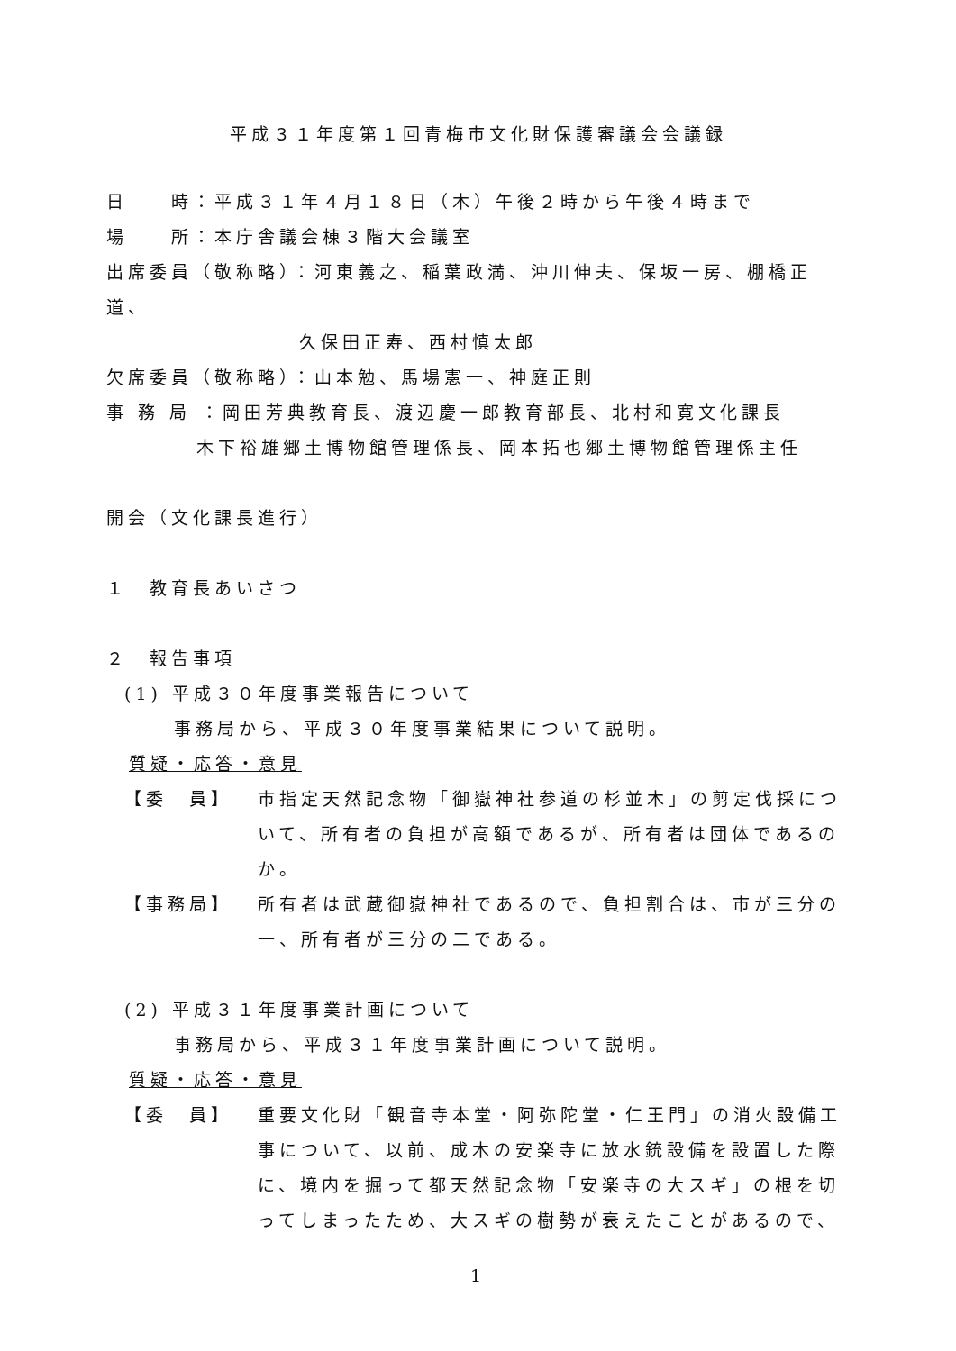平成３１年度第１回青梅市文化財保護審議会会議録
日　　時：平成３１年４月１８日（木）午後２時から午後４時まで
場　　所：本庁舎議会棟３階大会議室
出席委員（敬称略）：河東義之、稲葉政満、沖川伸夫、保坂一房、棚橋正道、
久保田正寿、西村慎太郎
欠席委員（敬称略）：山本勉、馬場憲一、神庭正則
事 務 局 ：岡田芳典教育長、渡辺慶一郎教育部長、北村和寛文化課長
木下裕雄郷土博物館管理係長、岡本拓也郷土博物館管理係主任
開会（文化課長進行）
１　教育長あいさつ
２　報告事項
(1) 平成３０年度事業報告について
事務局から、平成３０年度事業結果について説明。
質疑・応答・意見
【委　員】 市指定天然記念物「御嶽神社参道の杉並木」の剪定伐採について、所有者の負担が高額であるが、所有者は団体であるのか。
【事務局】 所有者は武蔵御嶽神社であるので、負担割合は、市が三分の一、所有者が三分の二である。
(2) 平成３１年度事業計画について
事務局から、平成３１年度事業計画について説明。
質疑・応答・意見
【委　員】 重要文化財「観音寺本堂・阿弥陀堂・仁王門」の消火設備工事について、以前、成木の安楽寺に放水銃設備を設置した際に、境内を掘って都天然記念物「安楽寺の大スギ」の根を切ってしまったため、大スギの樹勢が衰えたことがあるので、
1